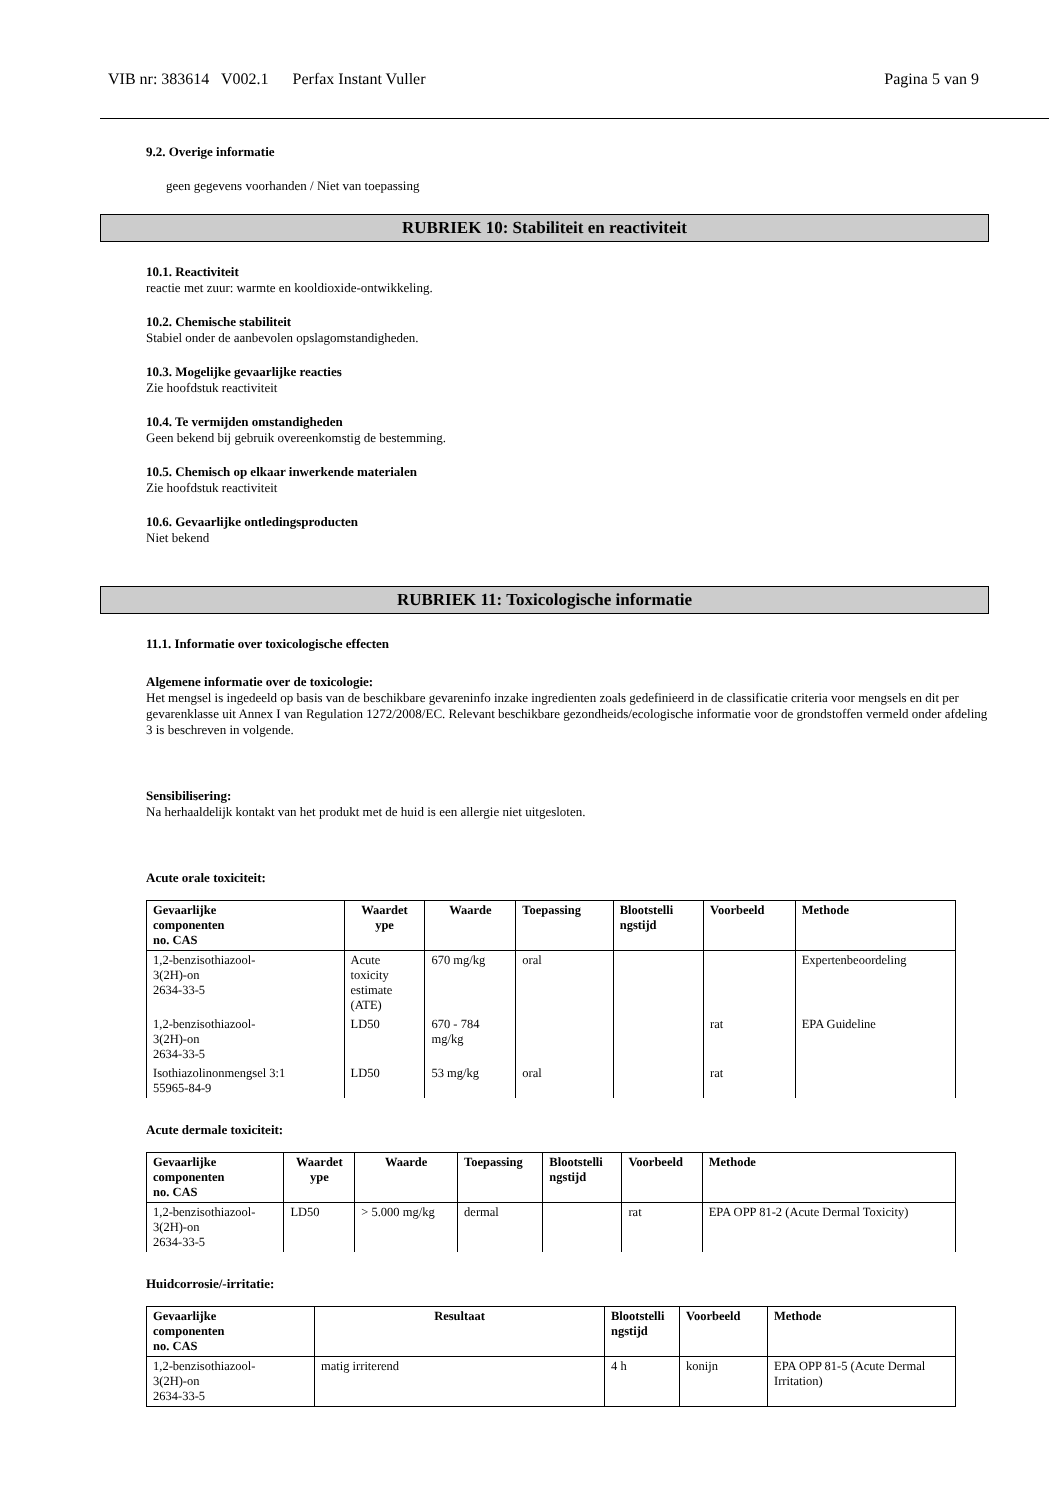VIB nr: 383614 V002.1 Perfax Instant Vuller Pagina 5 van 9
9.2. Overige informatie
geen gegevens voorhanden / Niet van toepassing
RUBRIEK 10: Stabiliteit en reactiviteit
10.1. Reactiviteit
reactie met zuur: warmte en kooldioxide-ontwikkeling.
10.2. Chemische stabiliteit
Stabiel onder de aanbevolen opslagomstandigheden.
10.3. Mogelijke gevaarlijke reacties
Zie hoofdstuk reactiviteit
10.4. Te vermijden omstandigheden
Geen bekend bij gebruik overeenkomstig de bestemming.
10.5. Chemisch op elkaar inwerkende materialen
Zie hoofdstuk reactiviteit
10.6. Gevaarlijke ontledingsproducten
Niet bekend
RUBRIEK 11: Toxicologische informatie
11.1. Informatie over toxicologische effecten
Algemene informatie over de toxicologie:
Het mengsel is ingedeeld op basis van de beschikbare gevareninfo inzake ingredienten zoals gedefinieerd in de classificatie criteria voor mengsels en dit per gevarenklasse uit Annex I van Regulation 1272/2008/EC. Relevant beschikbare gezondheids/ecologische informatie voor de grondstoffen vermeld onder afdeling 3 is beschreven in volgende.
Sensibilisering:
Na herhaaldelijk kontakt van het produkt met de huid is een allergie niet uitgesloten.
Acute orale toxiciteit:
| Gevaarlijke componenten no. CAS | Waardet ype | Waarde | Toepassing | Blootstelli ngstijd | Voorbeeld | Methode |
| --- | --- | --- | --- | --- | --- | --- |
| 1,2-benzisothiazool- 3(2H)-on 2634-33-5 | Acute toxicity estimate (ATE) | 670 mg/kg | oral | | | Expertenbeoordeling |
| 1,2-benzisothiazool- 3(2H)-on 2634-33-5 | LD50 | 670 - 784 mg/kg | | | rat | EPA Guideline |
| Isothiazolinonmengsel 3:1 55965-84-9 | LD50 | 53 mg/kg | oral | | rat | |
Acute dermale toxiciteit:
| Gevaarlijke componenten no. CAS | Waardet ype | Waarde | Toepassing | Blootstelli ngstijd | Voorbeeld | Methode |
| --- | --- | --- | --- | --- | --- | --- |
| 1,2-benzisothiazool- 3(2H)-on 2634-33-5 | LD50 | > 5.000 mg/kg | dermal | | rat | EPA OPP 81-2 (Acute Dermal Toxicity) |
Huidcorrosie/-irritatie:
| Gevaarlijke componenten no. CAS | Resultaat | Blootstelli ngstijd | Voorbeeld | Methode |
| --- | --- | --- | --- | --- |
| 1,2-benzisothiazool- 3(2H)-on 2634-33-5 | matig irriterend | 4 h | konijn | EPA OPP 81-5 (Acute Dermal Irritation) |